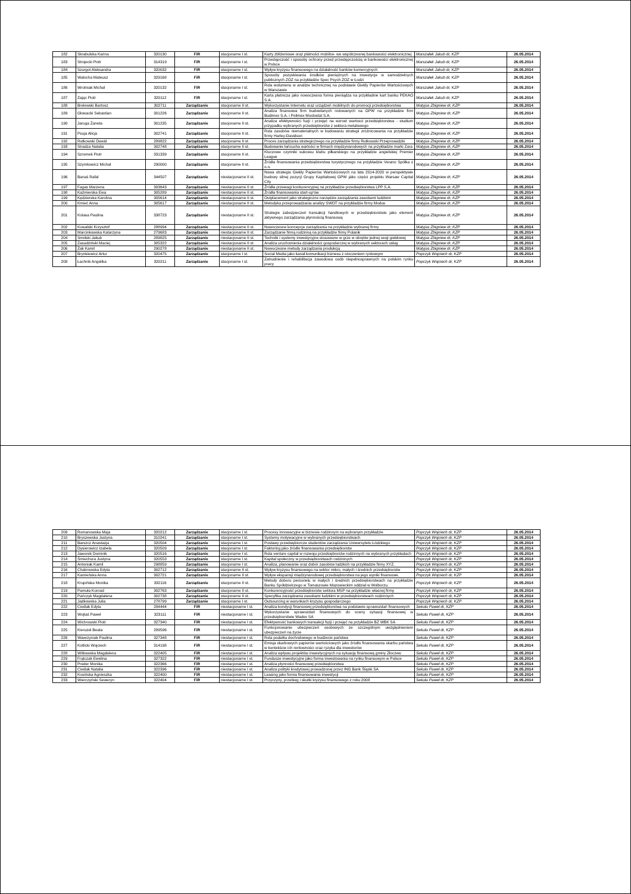| 182 | Skrabulska Karina | 320130 | FiR | stacjonarne I st. | Karty zbliżeniowe oraz płatności mobilne- we współczesnej bankowości elektronicznej | Marszałek Jakub dr, KZP | 26.05.2014 |
| 183 | Strojecki Piotr | 314319 | FiR | stacjonarne I st. | Przestępczość i sposoby ochrony przed przestępczością w bankowości elektronicznej w Polsce | Marszałek Jakub dr, KZP | 26.05.2014 |
| 184 | Szurgot Aleksandra | 320032 | FiR | stacjonarne I st. | Wpływ kryzysu finansowego na działalność banków komercyjnych | Marszałek Jakub dr, KZP | 26.05.2014 |
| 185 | Walocha Mateusz | 329168 | FiR | stacjonarne I st. | Sposoby pozyskiwania środków pieniężnych na inwestycje w samodzielnych publicznych ZOZ na przykładzie Spec Psych ZOZ w Łodzi | Marszałek Jakub dr, KZP | 26.05.2014 |
| 186 | Wrotniak Michał | 320132 | FiR | stacjonarne I st. | Rola wolumenu w analizie technicznej na podstawie Giełdy Papierów Wartościowych w Warszawie | Marszałek Jakub dr, KZP | 26.05.2014 |
| 187 | Zając Piotr | 320112 | FiR | stacjonarne I st. | Karta płatnicza jako nowoczesna forma pieniądza na przykładnie kart banku PEKAO S.A. | Marszałek Jakub dr, KZP | 26.05.2014 |
| 188 | Brelewski Bartosz | 302711 | Zarządzanie | stacjonarne II st. | Wykorzystanie Internetu oraz urządzeń mobilnych do promocji przedsiębiorstwa | Matyjas Zbigniew dr, KZP | 26.05.2014 |
| 189 | Głowacki Sebastian | 301226 | Zarządzanie | stacjonarne II st. | Analiza finansowa firm budowlanych notowanych na GPW na przykładzie firm Budimex S.A. i Polimex Mostostal S.A. | Matyjas Zbigniew dr, KZP | 26.05.2014 |
| 190 | Jaruga Żaneta | 301235 | Zarządzanie | stacjonarne II st. | Analiza efektywności fuzji i przejęć na wzrost wartosci przedsiębiorstwa - studium przypadku wybranych przedsiębiorstw z sektora metalowego | Matyjas Zbigniew dr, KZP | 26.05.2014 |
| 191 | Psuja Alicja | 302741 | Zarządzanie | stacjonarne II st. | Rola zasobów niematerialnych w budowaniu strategii zróżnicowania na przykładzie firmy Harley-Davidson | Matyjas Zbigniew dr, KZP | 26.05.2014 |
| 192 | Rutkowski Dawid | 289822 | Zarządzanie | stacjonarne II st. | Proces zarządzania strategicznego na przykładzie firmy Rutkowski Przeprowadzki | Matyjas Zbigniew dr, KZP | 26.05.2014 |
| 193 | Stradza Natalia | 302748 | Zarządzanie | stacjonarne II st. | Budowanie łańcucha wartości w firmach międzynarodowych na przykładzie marki Zara | Matyjas Zbigniew dr, KZP | 26.05.2014 |
| 194 | Szromek Piotr | 331339 | Zarządzanie | stacjonarne II st. | Kluczowe czynniki sukcesu klubu piłkarskiego na przykładzie angielskiej Premier League | Matyjas Zbigniew dr, KZP | 26.05.2014 |
| 195 | Szymkowicz Michał | 290000 | Zarządzanie | stacjonarne II st. | Źródła finansowania przedsiębiorstwa turystycznego na przykładzie Verano Spółka z o.o. | Matyjas Zbigniew dr, KZP | 26.05.2014 |
| 196 | Banaś Rafał | 344507 | Zarządzanie | niestacjonarne II st. | Nowa strategia Giełdy Papierów Wartościowych na lata 2014-2020 w perspektywie budowy silnej pozycji Grupy Kapitałowej GPW jako części projektu Warsaw Capital City | Matyjas Zbigniew dr, KZP | 26.05.2014 |
| 197 | Fagas Marzena | 303643 | Zarządzanie | niestacjonarne II st. | Źródła przewagi konkurencyjnej na przykładzie przedsiębiorstwa LPP S.A. | Matyjas Zbigniew dr, KZP | 26.05.2014 |
| 198 | Kaźmierska Ewa | 305289 | Zarządzanie | niestacjonarne II st. | Źródła finansowania start-up'ów | Matyjas Zbigniew dr, KZP | 26.05.2014 |
| 199 | Kędzierska Karolina | 305614 | Zarządzanie | niestacjonarne II st. | Outplacement jako strategiczne narzędzie zarządzania zasobami ludzkimi | Matyjas Zbigniew dr, KZP | 26.05.2014 |
| 200 | Kmieć Anna | 305617 | Zarządzanie | niestacjonarne II st. | Metodyka przeprowadzania analizy SWOT na przykładzie firmy Modus | Matyjas Zbigniew dr, KZP | 26.05.2014 |
| 201 | Kolasa Paulina | 338723 | Zarządzanie | niestacjonarne II st. | Strategie zabezpieczeń transakcji handlowych w przedsiębiorstwie jako element aktywnego zarządzania płynnością finansową | Matyjas Zbigniew dr, KZP | 26.05.2014 |
| 202 | Kowalski Krzysztof | 288994 | Zarządzanie | niestacjonarne II st. | Nowoczesne koncepcje zarządzania na przykładzie wybranej firmy | Matyjas Zbigniew dr, KZP | 26.05.2014 |
| 203 | Marcinkowska Katarzyna | 279683 | Zarządzanie | niestacjonarne II st. | Zarządzanie firmą rodzinną na przykładzie firmy Polanik | Matyjas Zbigniew dr, KZP | 26.05.2014 |
| 204 | Similski Jakub | 289825 | Zarządzanie | niestacjonarne II st. | Techniki i systemy inwestycyjne stosowane w grze w obrębie jednej sesji giełdowej | Matyjas Zbigniew dr, KZP | 26.05.2014 |
| 205 | Zasadziński Maciej | 305322 | Zarządzanie | niestacjonarne II st. | Analiza uruchomienia działalności gospodarczej w wybranych sektorach usług | Matyjas Zbigniew dr, KZP | 26.05.2014 |
| 206 | Żak Kamil | 290278 | Zarządzanie | niestacjonarne II st. | Nowoczesne metody zarządzania produkcją | Matyjas Zbigniew dr, KZP | 26.05.2014 |
| 207 | Brynkiewicz Artur | 320475 | Zarządzanie | stacjonarne I st. | Social Media jako kanał komunikacji biznesu z otoczeniem rynkowym | Popczyk Wojciech dr, KZP | 26.05.2014 |
| 208 | Łachnik Angelika | 320211 | Zarządzanie | stacjonarne I st. | Zatrudnienie i rehabilitacja zawodowa osób niepełnosprawnych na polskim rynku pracy | Popczyk Wojciech dr, KZP | 26.05.2014 |
| 209 | Romanowska Maja | 320212 | Zarządzanie | stacjonarne I st. | Procesy innowacyjne w biznesie rodzinnym na wybranym przykładzie | Popczyk Wojciech dr, KZP | 26.05.2014 |
| 210 | Bryszewska Justyna | 310241 | Zarządzanie | stacjonarne I st. | Systemy motywacyjne w wybranych przedsiębiorstwach | Popczyk Wojciech dr, KZP | 26.05.2014 |
| 211 | Barszcz Anastazja | 320504 | Zarządzanie | stacjonarne I st. | Postawy przedsiębiorcze studentów zarządzania Uniwersytetu Łódzkiego | Popczyk Wojciech dr, KZP | 26.05.2014 |
| 212 | Dysierowicz Izabela | 320509 | Zarządzanie | stacjonarne I st. | Faktoring jako źródło finansowania przedsiębiorstw | Popczyk Wojciech dr, KZP | 26.05.2014 |
| 213 | Jaworek Dominik | 320516 | Zarządzanie | stacjonarne I st. | Rola venture capital w rozwoju przedsiębiorstw rodzinnych na wybranych przykładach | Popczyk Wojciech dr, KZP | 26.05.2014 |
| 214 | Śmiechura Justyna | 320553 | Zarządzanie | stacjonarne I st. | Kapitał społeczny w przedsiębiorstwach rodzinnych | Popczyk Wojciech dr, KZP | 26.05.2014 |
| 215 | Antoniak Kamil | 298859 | Zarządzanie | stacjonarne I st. | Analiza, planowanie oraz dobór zasobów ludzkich na przykładzie firmy XYZ. | Popczyk Wojciech dr, KZP | 26.05.2014 |
| 216 | Chabrowska Edyta | 302712 | Zarządzanie | stacjonarne II st. | Wpływ kryzysu finansowego na sektor mikro, małych i średnich przedsiębiorstw | Popczyk Wojciech dr, KZP | 26.05.2014 |
| 217 | Kamieńska Anna | 302721 | Zarządzanie | stacjonarne II st. | Wpływ ekspansji międzynarodowej przedsiębiorstwa na jego wyniki finansowe. | Popczyk Wojciech dr, KZP | 26.05.2014 |
| 218 | Krupińska Monika | 332116 | Zarządzanie | stacjonarne II st. | Metody doboru personelu w małych i średnich przedsiębiorstwach na przykładzie Banku Spółdzielczego w Tomaszowie Mazowieckim oddział w Wolborzu. | Popczyk Wojciech dr, KZP | 26.05.2014 |
| 219 | Pamuła Konrad | 302763 | Zarządzanie | stacjonarne II st. | Konkurencyjność przedsiębiorstw sektora MSP na przykładzie własnej firmy | Popczyk Wojciech dr, KZP | 26.05.2014 |
| 220 | Pańczyk Magdalena | 302738 | Zarządzanie | stacjonarne II st. | Specyfika zarządzania zasobami ludzkimi w przedsiębiorstwach rodzinnych | Popczyk Wojciech dr, KZP | 26.05.2014 |
| 221 | Jadkowska Julia | 278799 | Zarządzanie | stacjonarne I st. | Outsourcing w warunkach kryzysu gospodarczego | Popczyk Wojciech dr, KZP | 26.05.2014 |
| 222 | Cieślak Edyta | 284444 | FiR | niestacjonarne I st. | Analiza kondycji finansowej przedsiębiorstwa na podstawie sprawozdań finansowych | Sekuła Paweł dr, KZP | 26.05.2014 |
| 223 | Wojtaś Paweł | 323111 | FiR | niestacjonarne I st. | Wykorzystanie sprawozdań finansowych do oceny sytuacji finansowej w przedsiębiorstwie Wadex SA | Sekuła Paweł dr, KZP | 26.05.2014 |
| 224 | Wichrowski Piotr | 327340 | FiR | niestacjonarne I st. | Efektywność bankowych transakcji fuzji i przejęć na przykładzie BZ WBK SA | Sekuła Paweł dr, KZP | 26.05.2014 |
| 225 | Kieruzel Beata | 289596 | FiR | niestacjonarne I st. | Funkcjonowanie ubezpieczeń osobowych ze szczególnym uwzględnieniem ubezpieczeń na życie | Sekuła Paweł dr, KZP | 26.05.2014 |
| 226 | Wawrzyniak Paulina | 327348 | FiR | niestacjonarne I st. | Rola podatku dochodowego w budżecie państwa | Sekuła Paweł dr, KZP | 26.05.2014 |
| 227 | Kotlicki Wojciech | 314198 | FiR | niestacjonarne I st. | Emisja skarbowych papierów wartościowych jako źródło finansowania skarbu państwa w kontekście ich rentowności oraz ryzyka dla inwestorów | Sekuła Paweł dr, KZP | 26.05.2014 |
| 228 | Witkowska Magdalena | 322405 | FiR | niestacjonarne I st. | Analiza wpływu projektów inwestycyjnych na sytuację finansową gminy Złoczew | Sekuła Paweł dr, KZP | 26.05.2014 |
| 229 | Frątczak Ewelina | 327322 | FiR | niestacjonarne I st. | Fundusze inwestycyjne jako forma inwestowania na rynku finansowym w Polsce | Sekuła Paweł dr, KZP | 26.05.2014 |
| 230 | Preder Monika | 322366 | FiR | niestacjonarne I st. | Analiza płynności finansowej przedsiębiorstwa | Sekuła Paweł dr, KZP | 26.05.2014 |
| 231 | Cieślak Natalia | 322396 | FiR | niestacjonarne I st. | Analiza polityki kredytowej prowadzonej przez ING Bank Śląski SA | Sekuła Paweł dr, KZP | 26.05.2014 |
| 232 | Kosińska Agnieszka | 322400 | FiR | niestacjonarne I st. | Leasing jako forma finansowania inwestycji | Sekuła Paweł dr, KZP | 26.05.2014 |
| 233 | Wierczyński Seweryn | 322404 | FiR | niestacjonarne I st. | Przyczyny, przebieg i skutki kryzysu finansowego z roku 2008 | Sekuła Paweł dr, KZP | 26.05.2014 |